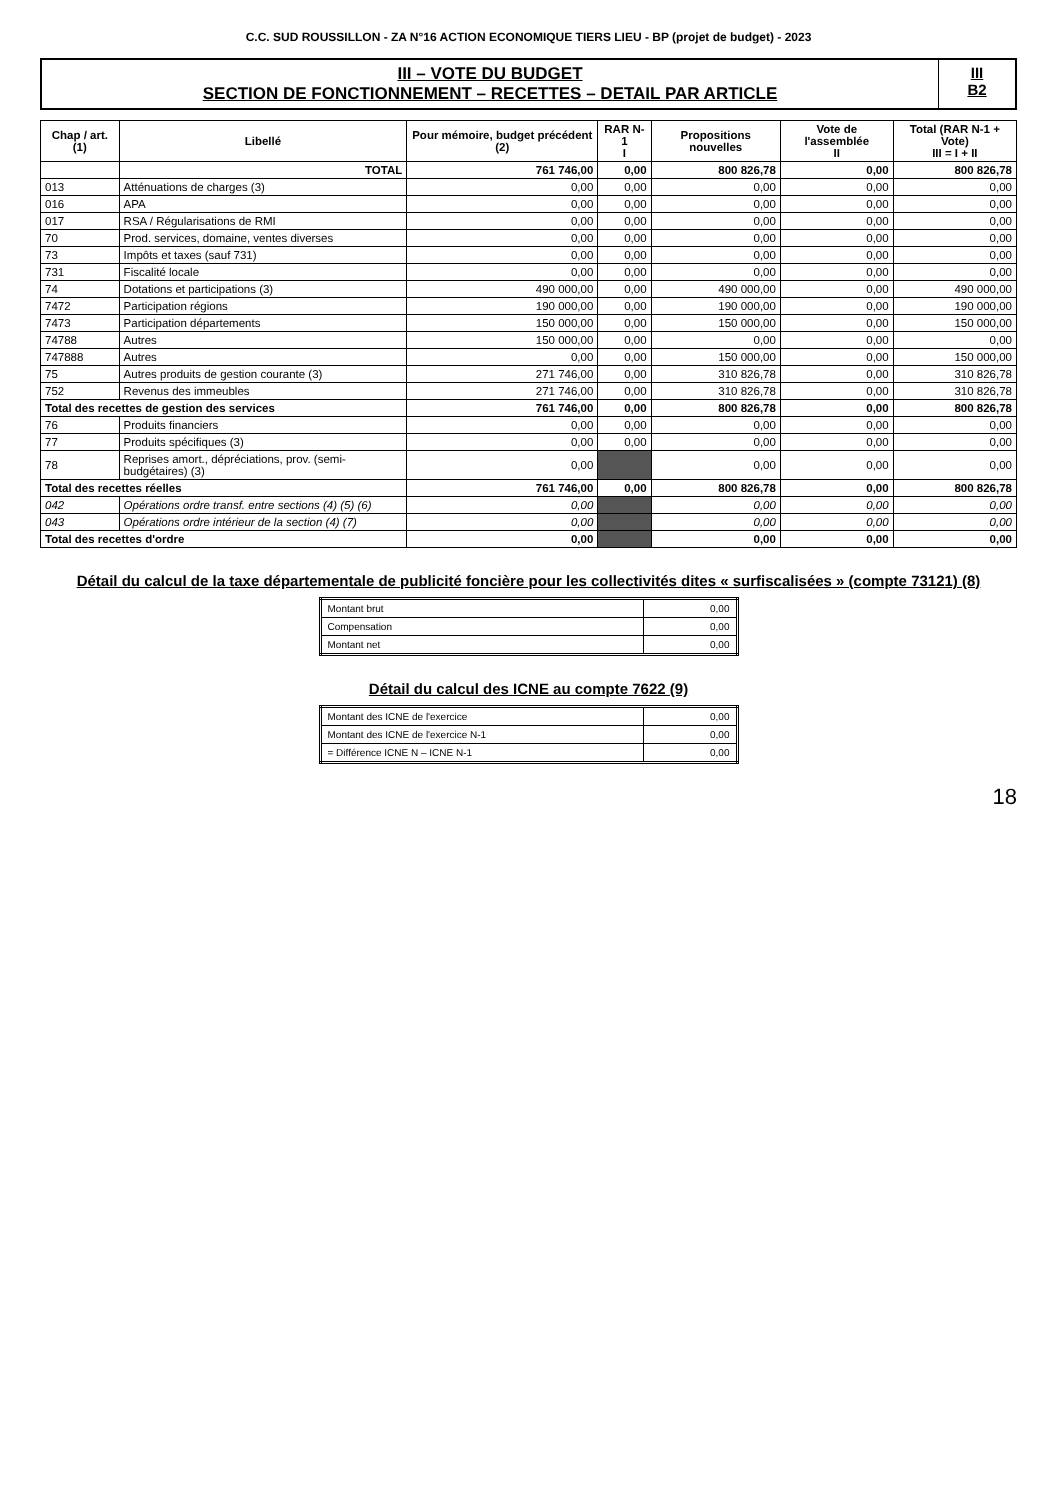C.C. SUD ROUSSILLON - ZA N°16 ACTION ECONOMIQUE TIERS LIEU - BP (projet de budget) - 2023
III – VOTE DU BUDGET
SECTION DE FONCTIONNEMENT – RECETTES – DETAIL PAR ARTICLE
III
B2
| Chap / art. (1) | Libellé | Pour mémoire, budget précédent (2) | RAR N-1 I | Propositions nouvelles | Vote de l'assemblée II | Total (RAR N-1 + Vote) III = I + II |
| --- | --- | --- | --- | --- | --- | --- |
| | TOTAL | 761 746,00 | 0,00 | 800 826,78 | 0,00 | 800 826,78 |
| 013 | Atténuations de charges (3) | 0,00 | 0,00 | 0,00 | 0,00 | 0,00 |
| 016 | APA | 0,00 | 0,00 | 0,00 | 0,00 | 0,00 |
| 017 | RSA / Régularisations de RMI | 0,00 | 0,00 | 0,00 | 0,00 | 0,00 |
| 70 | Prod. services, domaine, ventes diverses | 0,00 | 0,00 | 0,00 | 0,00 | 0,00 |
| 73 | Impôts et taxes (sauf 731) | 0,00 | 0,00 | 0,00 | 0,00 | 0,00 |
| 731 | Fiscalité locale | 0,00 | 0,00 | 0,00 | 0,00 | 0,00 |
| 74 | Dotations et participations (3) | 490 000,00 | 0,00 | 490 000,00 | 0,00 | 490 000,00 |
| 7472 | Participation régions | 190 000,00 | 0,00 | 190 000,00 | 0,00 | 190 000,00 |
| 7473 | Participation départements | 150 000,00 | 0,00 | 150 000,00 | 0,00 | 150 000,00 |
| 74788 | Autres | 150 000,00 | 0,00 | 0,00 | 0,00 | 0,00 |
| 747888 | Autres | 0,00 | 0,00 | 150 000,00 | 0,00 | 150 000,00 |
| 75 | Autres produits de gestion courante (3) | 271 746,00 | 0,00 | 310 826,78 | 0,00 | 310 826,78 |
| 752 | Revenus des immeubles | 271 746,00 | 0,00 | 310 826,78 | 0,00 | 310 826,78 |
| Total des recettes de gestion des services | | 761 746,00 | 0,00 | 800 826,78 | 0,00 | 800 826,78 |
| 76 | Produits financiers | 0,00 | 0,00 | 0,00 | 0,00 | 0,00 |
| 77 | Produits spécifiques (3) | 0,00 | 0,00 | 0,00 | 0,00 | 0,00 |
| 78 | Reprises amort., dépréciations, prov. (semi-budgétaires) (3) | 0,00 | | 0,00 | 0,00 | 0,00 |
| Total des recettes réelles | | 761 746,00 | 0,00 | 800 826,78 | 0,00 | 800 826,78 |
| 042 | Opérations ordre transf. entre sections (4) (5) (6) | 0,00 | | 0,00 | 0,00 | 0,00 |
| 043 | Opérations ordre intérieur de la section (4) (7) | 0,00 | | 0,00 | 0,00 | 0,00 |
| Total des recettes d'ordre | | 0,00 | | 0,00 | 0,00 | 0,00 |
Détail du calcul de la taxe départementale de publicité foncière pour les collectivités dites « surfiscalisées » (compte 73121) (8)
| Montant brut | 0,00 |
| Compensation | 0,00 |
| Montant net | 0,00 |
Détail du calcul des ICNE au compte 7622 (9)
| Montant des ICNE de l'exercice | 0,00 |
| Montant des ICNE de l'exercice N-1 | 0,00 |
| = Différence ICNE N – ICNE N-1 | 0,00 |
18